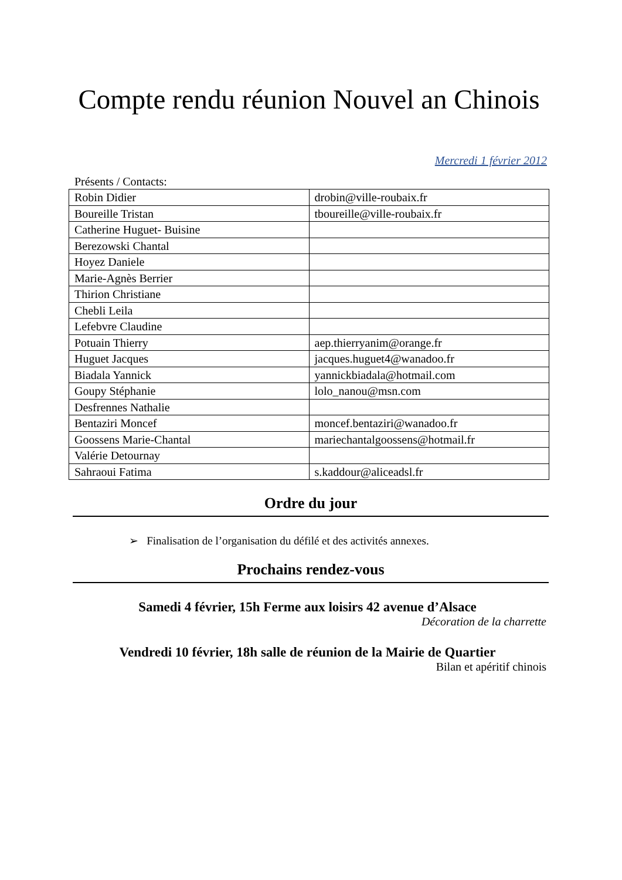Compte rendu réunion Nouvel an Chinois
Mercredi 1 février 2012
Présents / Contacts:
| Robin Didier | drobin@ville-roubaix.fr |
| Boureille Tristan | tboureille@ville-roubaix.fr |
| Catherine Huguet- Buisine | |
| Berezowski Chantal | |
| Hoyez Daniele | |
| Marie-Agnès Berrier | |
| Thirion Christiane | |
| Chebli Leila | |
| Lefebvre Claudine | |
| Potuain Thierry | aep.thierryanim@orange.fr |
| Huguet Jacques | jacques.huguet4@wanadoo.fr |
| Biadala Yannick | yannickbiadala@hotmail.com |
| Goupy Stéphanie | lolo_nanou@msn.com |
| Desfrennes Nathalie | |
| Bentaziri Moncef | moncef.bentaziri@wanadoo.fr |
| Goossens Marie-Chantal | mariechantalgoossens@hotmail.fr |
| Valérie Detournay | |
| Sahraoui Fatima | s.kaddour@aliceadsl.fr |
Ordre du jour
➢ Finalisation de l’organisation du défilé et des activités annexes.
Prochains rendez-vous
Samedi 4 février, 15h Ferme aux loisirs 42 avenue d’Alsace
Décoration de la charrette
Vendredi 10 février, 18h salle de réunion de la Mairie de Quartier
Bilan et apéritif chinois